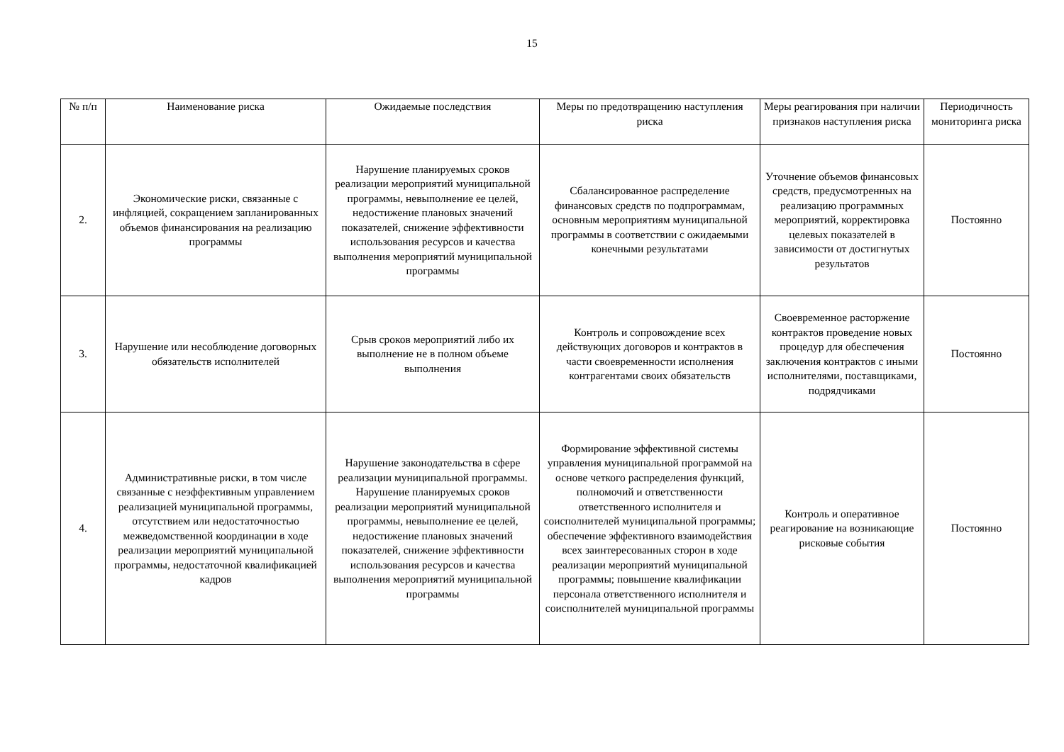15
| № п/п | Наименование риска | Ожидаемые последствия | Меры по предотвращению наступления риска | Меры реагирования при наличии признаков наступления риска | Периодичность мониторинга риска |
| --- | --- | --- | --- | --- | --- |
| 2. | Экономические риски, связанные с инфляцией, сокращением запланированных объемов финансирования на реализацию программы | Нарушение планируемых сроков реализации мероприятий муниципальной программы, невыполнение ее целей, недостижение плановых значений показателей, снижение эффективности использования ресурсов и качества выполнения мероприятий муниципальной программы | Сбалансированное распределение финансовых средств по подпрограммам, основным мероприятиям муниципальной программы в соответствии с ожидаемыми конечными результатами | Уточнение объемов финансовых средств, предусмотренных на реализацию программных мероприятий, корректировка целевых показателей в зависимости от достигнутых результатов | Постоянно |
| 3. | Нарушение или несоблюдение договорных обязательств исполнителей | Срыв сроков мероприятий либо их выполнение не в полном объеме выполнения | Контроль и сопровождение всех действующих договоров и контрактов в части своевременности исполнения контрагентами своих обязательств | Своевременное расторжение контрактов проведение новых процедур для обеспечения заключения контрактов с иными исполнителями, поставщиками, подрядчиками | Постоянно |
| 4. | Административные риски, в том числе связанные с неэффективным управлением реализацией муниципальной программы, отсутствием или недостаточностью межведомственной координации в ходе реализации мероприятий муниципальной программы, недостаточной квалификацией кадров | Нарушение законодательства в сфере реализации муниципальной программы. Нарушение планируемых сроков реализации мероприятий муниципальной программы, невыполнение ее целей, недостижение плановых значений показателей, снижение эффективности использования ресурсов и качества выполнения мероприятий муниципальной программы | Формирование эффективной системы управления муниципальной программой на основе четкого распределения функций, полномочий и ответственности ответственного исполнителя и соисполнителей муниципальной программы; обеспечение эффективного взаимодействия всех заинтересованных сторон в ходе реализации мероприятий муниципальной программы; повышение квалификации персонала ответственного исполнителя и соисполнителей муниципальной программы | Контроль и оперативное реагирование на возникающие рисковые события | Постоянно |